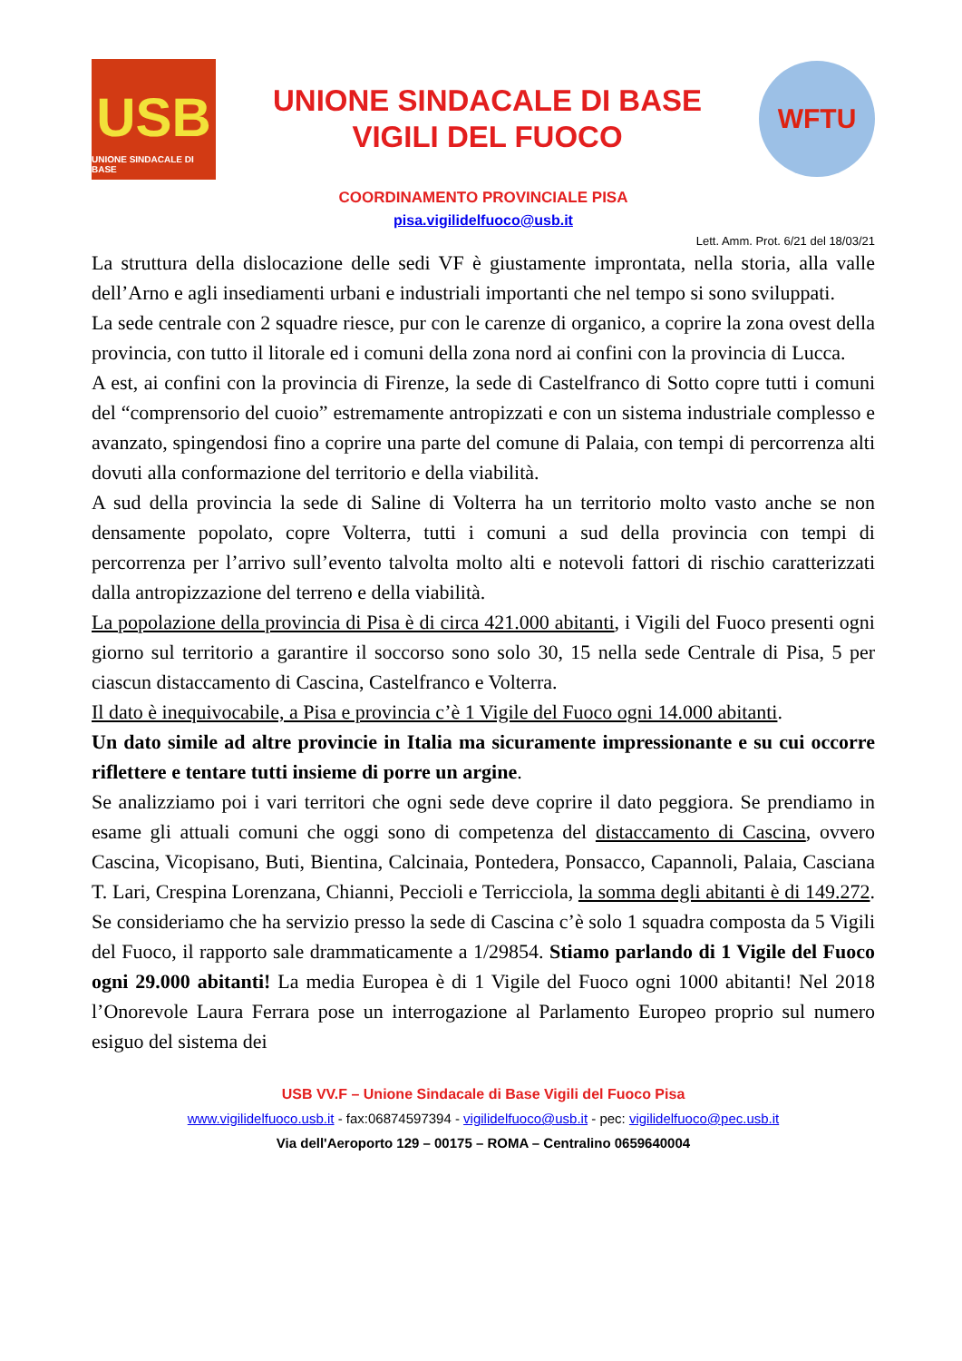USB
UNIONE SINDACALE DI BASE
UNIONE SINDACALE DI BASE
VIGILI DEL FUOCO
WFTU
COORDINAMENTO PROVINCIALE PISA
pisa.vigilidelfuoco@usb.it
Lett. Amm. Prot. 6/21 del 18/03/21
La struttura della dislocazione delle sedi VF è giustamente improntata, nella storia, alla valle dell’Arno e agli insediamenti urbani e industriali importanti che nel tempo si sono sviluppati.
La sede centrale con 2 squadre riesce, pur con le carenze di organico, a coprire la zona ovest della provincia, con tutto il litorale ed i comuni della zona nord ai confini con la provincia di Lucca.
A est, ai confini con la provincia di Firenze, la sede di Castelfranco di Sotto copre tutti i comuni del “comprensorio del cuoio” estremamente antropizzati e con un sistema industriale complesso e avanzato, spingendosi fino a coprire una parte del comune di Palaia, con tempi di percorrenza alti dovuti alla conformazione del territorio e della viabilità.
A sud della provincia la sede di Saline di Volterra ha un territorio molto vasto anche se non densamente popolato, copre Volterra, tutti i comuni a sud della provincia con tempi di percorrenza per l’arrivo sull’evento talvolta molto alti e notevoli fattori di rischio caratterizzati dalla antropizzazione del terreno e della viabilità.
La popolazione della provincia di Pisa è di circa 421.000 abitanti, i Vigili del Fuoco presenti ogni giorno sul territorio a garantire il soccorso sono solo 30, 15 nella sede Centrale di Pisa, 5 per ciascun distaccamento di Cascina, Castelfranco e Volterra.
Il dato è inequivocabile, a Pisa e provincia c’è 1 Vigile del Fuoco ogni 14.000 abitanti.
Un dato simile ad altre provincie in Italia ma sicuramente impressionante e su cui occorre riflettere e tentare tutti insieme di porre un argine.
Se analizziamo poi i vari territori che ogni sede deve coprire il dato peggiora. Se prendiamo in esame gli attuali comuni che oggi sono di competenza del distaccamento di Cascina, ovvero Cascina, Vicopisano, Buti, Bientina, Calcinaia, Pontedera, Ponsacco, Capannoli, Palaia, Casciana T. Lari, Crespina Lorenzana, Chianni, Peccioli e Terricciola, la somma degli abitanti è di 149.272. Se consideriamo che ha servizio presso la sede di Cascina c’è solo 1 squadra composta da 5 Vigili del Fuoco, il rapporto sale drammaticamente a 1/29854. Stiamo parlando di 1 Vigile del Fuoco ogni 29.000 abitanti! La media Europea è di 1 Vigile del Fuoco ogni 1000 abitanti! Nel 2018 l’Onorevole Laura Ferrara pose un interrogazione al Parlamento Europeo proprio sul numero esiguo del sistema dei
USB VV.F – Unione Sindacale di Base Vigili del Fuoco Pisa
www.vigilidelfuoco.usb.it - fax:06874597394 - vigilidelfuoco@usb.it - pec: vigilidelfuoco@pec.usb.it
Via dell'Aeroporto 129 – 00175 – ROMA – Centralino 0659640004